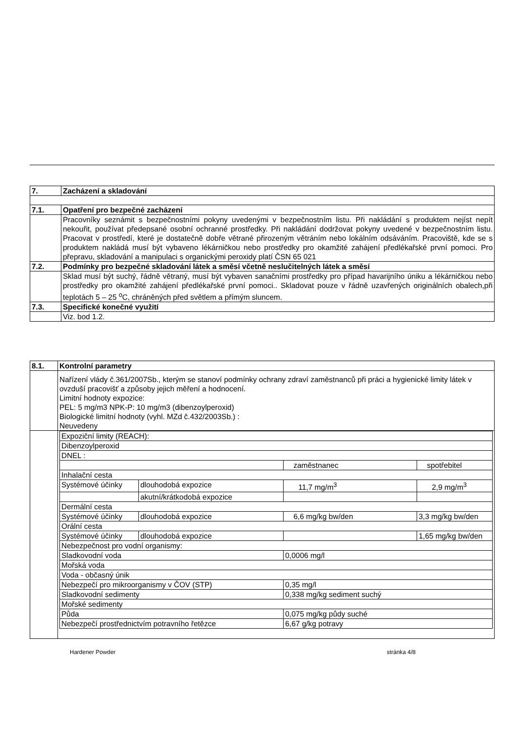| 7. | Zacházení a skladování |
| 7.1. | Opatření pro bezpečné zacházení |
| | Pracovníky seznámit s bezpečnostními pokyny uvedenými v bezpečnostním listu. Při nakládání s produktem nejíst nepít nekouřit, používat předepsané osobní ochranné prostředky. Při nakládání dodržovat pokyny uvedené v bezpečnostním listu. Pracovat v prostředí, které je dostatečně dobře větrané přirozeným větráním nebo lokálním odsáváním. Pracoviště, kde se s produktem nakládá musí být vybaveno lékárničkou nebo prostředky pro okamžité zahájení předlékařské první pomoci. Pro přepravu, skladování a manipulaci s organickými peroxidy platí ČSN 65 021 |
| 7.2. | Podmínky pro bezpečné skladování látek a směsí včetně neslučitelných látek a směsí |
| | Sklad musí být suchý, řádně větraný, musí být vybaven sanačními prostředky pro případ havarijního úniku a lékárničkou nebo prostředky pro okamžité zahájení předlékařské první pomoci.. Skladovat pouze v řádně uzavřených originálních obalech,při teplotách 5 – 25 <sup>o</sup>C, chráněných před světlem a přímým sluncem. |
| 7.3. | Specifické konečné využití |
| | Viz. bod 1.2. |
| 8.1. | Kontrolní parametry |
| | Nařízení vlády č.361/2007Sb., kterým se stanoví podmínky ochrany zdraví zaměstnanců při práci a hygienické limity látek v ovzduší pracovišť a způsoby jejich měření a hodnocení. Limitní hodnoty expozice: PEL: 5 mg/m3 NPK-P: 10 mg/m3 (dibenzoylperoxid) Biologické limitní hodnoty (vyhl. MZd č.432/2003Sb.) : Neuvedeny |
| | / Expoziční limity (REACH): / / / / / Dibenzoylperoxid / / / / / DNEL : / / / / / / / zaměstnanec / spotřebitel / / Inhalační cesta / / / / / Systémové účinky / dlouhodobá expozice / 11,7 mg/m<sup>3</sup> / 2,9 mg/m<sup>3</sup> / / / akutní/krátkodobá expozice / / / / Dermální cesta / / / / / Systémové účinky / dlouhodobá expozice / 6,6 mg/kg bw/den / 3,3 mg/kg bw/den / / Orální cesta / / / / / Systémové účinky / dlouhodobá expozice / / 1,65 mg/kg bw/den / / Nebezpečnost pro vodní organismy: / / / / / Sladkovodní voda / / 0,0006 mg/l / / / Mořská voda / / / / / Voda - občasný únik / / / / / Nebezpečí pro mikroorganismy v ČOV (STP) / / 0,35 mg/l / / / Sladkovodní sedimenty / / 0,338 mg/kg sediment suchý / / / Mořské sedimenty / / / / / Půda / / 0,075 mg/kg půdy suché / / / Nebezpečí prostřednictvím potravního řetězce / / 6,67 g/kg potravy / / |
Hardener Powder stránka 4/8